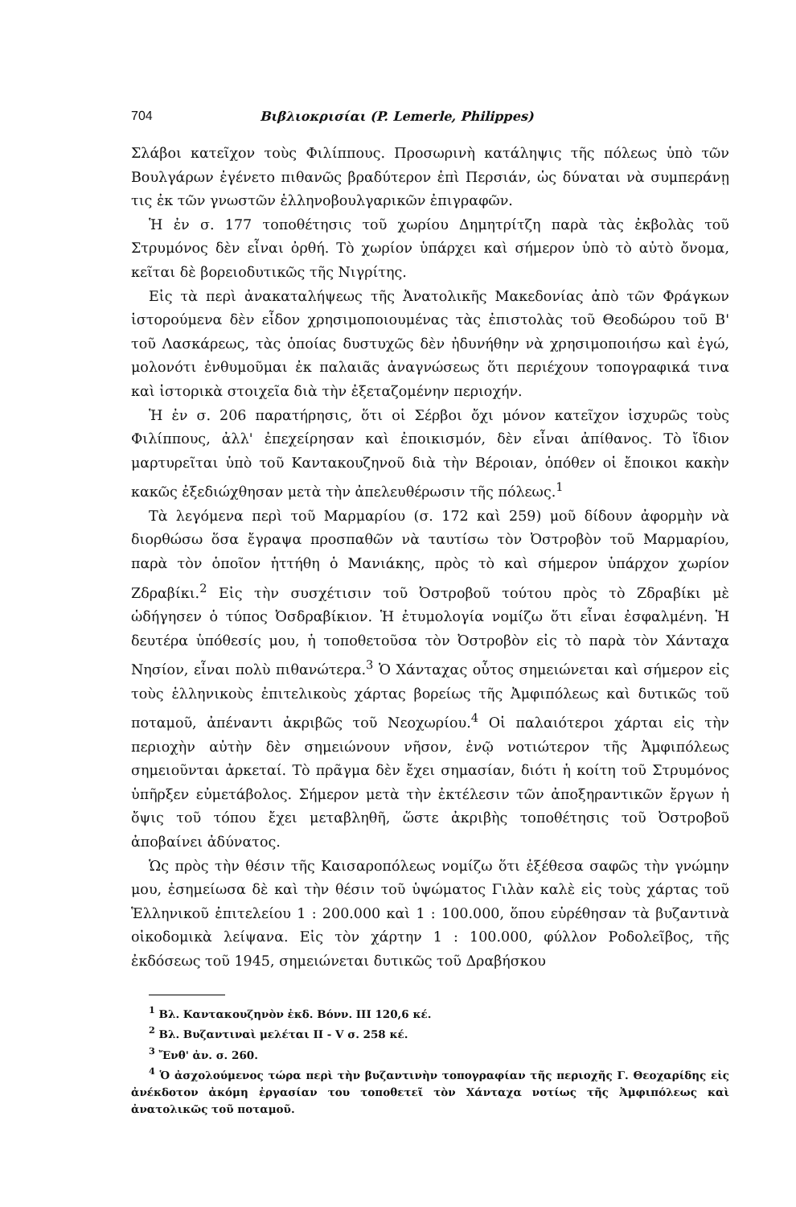704 Βιβλιοκρισίαι (P. Lemerle, Philippes)
Σλάβοι κατεῖχον τοὺς Φιλίππους. Προσωρινὴ κατάληψις τῆς πόλεως ὑπὸ τῶν Βουλγάρων ἐγένετο πιθανῶς βραδύτερον ἐπὶ Περσιάν, ὡς δύναται νὰ συμπεράνῃ τις ἐκ τῶν γνωστῶν ἑλληνοβουλγαρικῶν ἐπιγραφῶν.
Ἡ ἐν σ. 177 τοποθέτησις τοῦ χωρίου Δημητρίτζη παρὰ τὰς ἐκβολὰς τοῦ Στρυμόνος δὲν εἶναι ὀρθή. Τὸ χωρίον ὑπάρχει καὶ σήμερον ὑπὸ τὸ αὐτὸ ὄνομα, κεῖται δὲ βορειοδυτικῶς τῆς Νιγρίτης.
Εἰς τὰ περὶ ἀνακαταλήψεως τῆς Ἀνατολικῆς Μακεδονίας ἀπὸ τῶν Φράγκων ἱστορούμενα δὲν εἶδον χρησιμοποιουμένας τὰς ἐπιστολὰς τοῦ Θεοδώρου τοῦ Β' τοῦ Λασκάρεως, τὰς ὁποίας δυστυχῶς δὲν ἠδυνήθην νὰ χρησιμοποιήσω καὶ ἐγώ, μολονότι ἐνθυμοῦμαι ἐκ παλαιᾶς ἀναγνώσεως ὅτι περιέχουν τοπογραφικά τινα καὶ ἱστορικὰ στοιχεῖα διὰ τὴν ἐξεταζομένην περιοχήν.
Ἡ ἐν σ. 206 παρατήρησις, ὅτι οἱ Σέρβοι ὄχι μόνον κατεῖχον ἰσχυρῶς τοὺς Φιλίππους, ἀλλ' ἐπεχείρησαν καὶ ἐποικισμόν, δὲν εἶναι ἀπίθανος. Τὸ ἴδιον μαρτυρεῖται ὑπὸ τοῦ Καντακουζηνοῦ διὰ τὴν Βέροιαν, ὁπόθεν οἱ ἔποικοι κακὴν κακῶς ἐξεδιώχθησαν μετὰ τὴν ἀπελευθέρωσιν τῆς πόλεως.<sup>1</sup>
Τὰ λεγόμενα περὶ τοῦ Μαρμαρίου (σ. 172 καὶ 259) μοῦ δίδουν ἀφορμὴν νὰ διορθώσω ὅσα ἔγραψα προσπαθῶν νὰ ταυτίσω τὸν Ὀστροβὸν τοῦ Μαρμαρίου, παρὰ τὸν ὁποῖον ἡττήθη ὁ Μανιάκης, πρὸς τὸ καὶ σήμερον ὑπάρχον χωρίον Ζδραβίκι.<sup>2</sup> Εἰς τὴν συσχέτισιν τοῦ Ὀστροβοῦ τούτου πρὸς τὸ Ζδραβίκι μὲ ὡδήγησεν ὁ τύπος Ὀσδραβίκιον. Ἡ ἐτυμολογία νομίζω ὅτι εἶναι ἐσφαλμένη. Ἡ δευτέρα ὑπόθεσίς μου, ἡ τοποθετοῦσα τὸν Ὀστροβὸν εἰς τὸ παρὰ τὸν Χάνταχα Νησίον, εἶναι πολὺ πιθανώτερα.<sup>3</sup> Ὁ Χάνταχας οὗτος σημειώνεται καὶ σήμερον εἰς τοὺς ἑλληνικοὺς ἐπιτελικοὺς χάρτας βορείως τῆς Ἀμφιπόλεως καὶ δυτικῶς τοῦ ποταμοῦ, ἀπέναντι ἀκριβῶς τοῦ Νεοχωρίου.<sup>4</sup> Οἱ παλαιότεροι χάρται εἰς τὴν περιοχὴν αὐτὴν δὲν σημειώνουν νῆσον, ἐνῷ νοτιώτερον τῆς Ἀμφιπόλεως σημειοῦνται ἀρκεταί. Τὸ πρᾶγμα δὲν ἔχει σημασίαν, διότι ἡ κοίτη τοῦ Στρυμόνος ὑπῆρξεν εὐμετάβολος. Σήμερον μετὰ τὴν ἐκτέλεσιν τῶν ἀποξηραντικῶν ἔργων ἡ ὄψις τοῦ τόπου ἔχει μεταβληθῆ, ὥστε ἀκριβὴς τοποθέτησις τοῦ Ὀστροβοῦ ἀποβαίνει ἀδύνατος.
Ὡς πρὸς τὴν θέσιν τῆς Καισαροπόλεως νομίζω ὅτι ἐξέθεσα σαφῶς τὴν γνώμην μου, ἐσημείωσα δὲ καὶ τὴν θέσιν τοῦ ὑψώματος Γιλὰν καλὲ εἰς τοὺς χάρτας τοῦ Ἑλληνικοῦ ἐπιτελείου 1 : 200.000 καὶ 1 : 100.000, ὅπου εὑρέθησαν τὰ βυζαντινὰ οἰκοδομικὰ λείψανα. Εἰς τὸν χάρτην 1 : 100.000, φύλλον Ροδολεῖβος, τῆς ἐκδόσεως τοῦ 1945, σημειώνεται δυτικῶς τοῦ Δραβήσκου
<sup>1</sup> Βλ. Καντακουζηνὸν ἐκδ. Βόνν. III 120,6 κέ.
<sup>2</sup> Βλ. Βυζαντιναὶ μελέται II - V σ. 258 κέ.
<sup>3</sup> Ἔνθ' ἀν. σ. 260.
<sup>4</sup> Ὁ ἀσχολούμενος τώρα περὶ τὴν βυζαντινὴν τοπογραφίαν τῆς περιοχῆς Γ. Θεοχαρίδης εἰς ἀνέκδοτον ἀκόμη ἐργασίαν του τοποθετεῖ τὸν Χάνταχα νοτίως τῆς Ἀμφιπόλεως καὶ ἀνατολικῶς τοῦ ποταμοῦ.